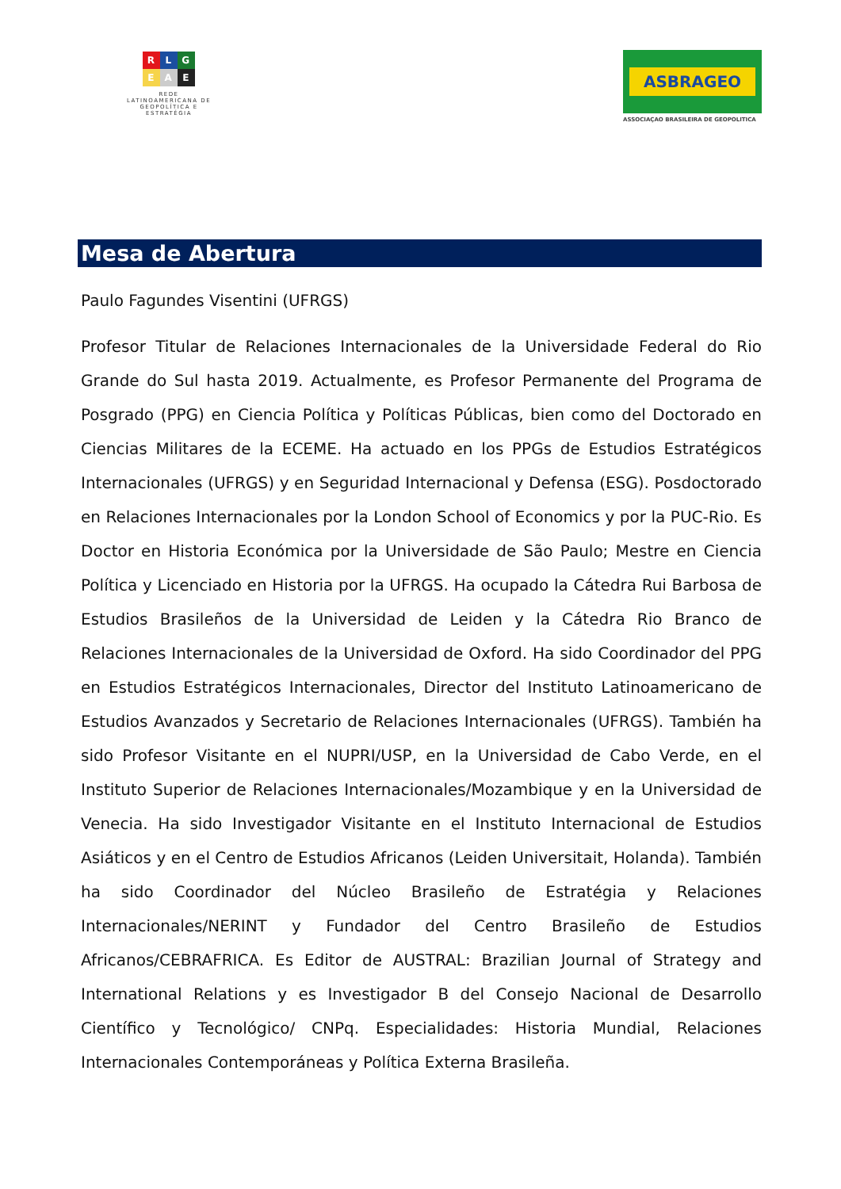R L G
E A E
REDE
LATINOAMERICANA DE
GEOPOLÍTICA E
ESTRATÉGIA
ASBRAGEO
ASSOCIAÇAO BRASILEIRA DE GEOPOLITICA
Mesa de Abertura
Paulo Fagundes Visentini (UFRGS)
Profesor Titular de Relaciones Internacionales de la Universidade Federal do Rio Grande do Sul hasta 2019. Actualmente, es Profesor Permanente del Programa de Posgrado (PPG) en Ciencia Política y Políticas Públicas, bien como del Doctorado en Ciencias Militares de la ECEME. Ha actuado en los PPGs de Estudios Estratégicos Internacionales (UFRGS) y en Seguridad Internacional y Defensa (ESG). Posdoctorado en Relaciones Internacionales por la London School of Economics y por la PUC-Rio. Es Doctor en Historia Económica por la Universidade de São Paulo; Mestre en Ciencia Política y Licenciado en Historia por la UFRGS. Ha ocupado la Cátedra Rui Barbosa de Estudios Brasileños de la Universidad de Leiden y la Cátedra Rio Branco de Relaciones Internacionales de la Universidad de Oxford. Ha sido Coordinador del PPG en Estudios Estratégicos Internacionales, Director del Instituto Latinoamericano de Estudios Avanzados y Secretario de Relaciones Internacionales (UFRGS). También ha sido Profesor Visitante en el NUPRI/USP, en la Universidad de Cabo Verde, en el Instituto Superior de Relaciones Internacionales/Mozambique y en la Universidad de Venecia. Ha sido Investigador Visitante en el Instituto Internacional de Estudios Asiáticos y en el Centro de Estudios Africanos (Leiden Universitait, Holanda). También ha sido Coordinador del Núcleo Brasileño de Estratégia y Relaciones Internacionales/NERINT y Fundador del Centro Brasileño de Estudios Africanos/CEBRAFRICA. Es Editor de AUSTRAL: Brazilian Journal of Strategy and International Relations y es Investigador B del Consejo Nacional de Desarrollo Científico y Tecnológico/ CNPq. Especialidades: Historia Mundial, Relaciones Internacionales Contemporáneas y Política Externa Brasileña.